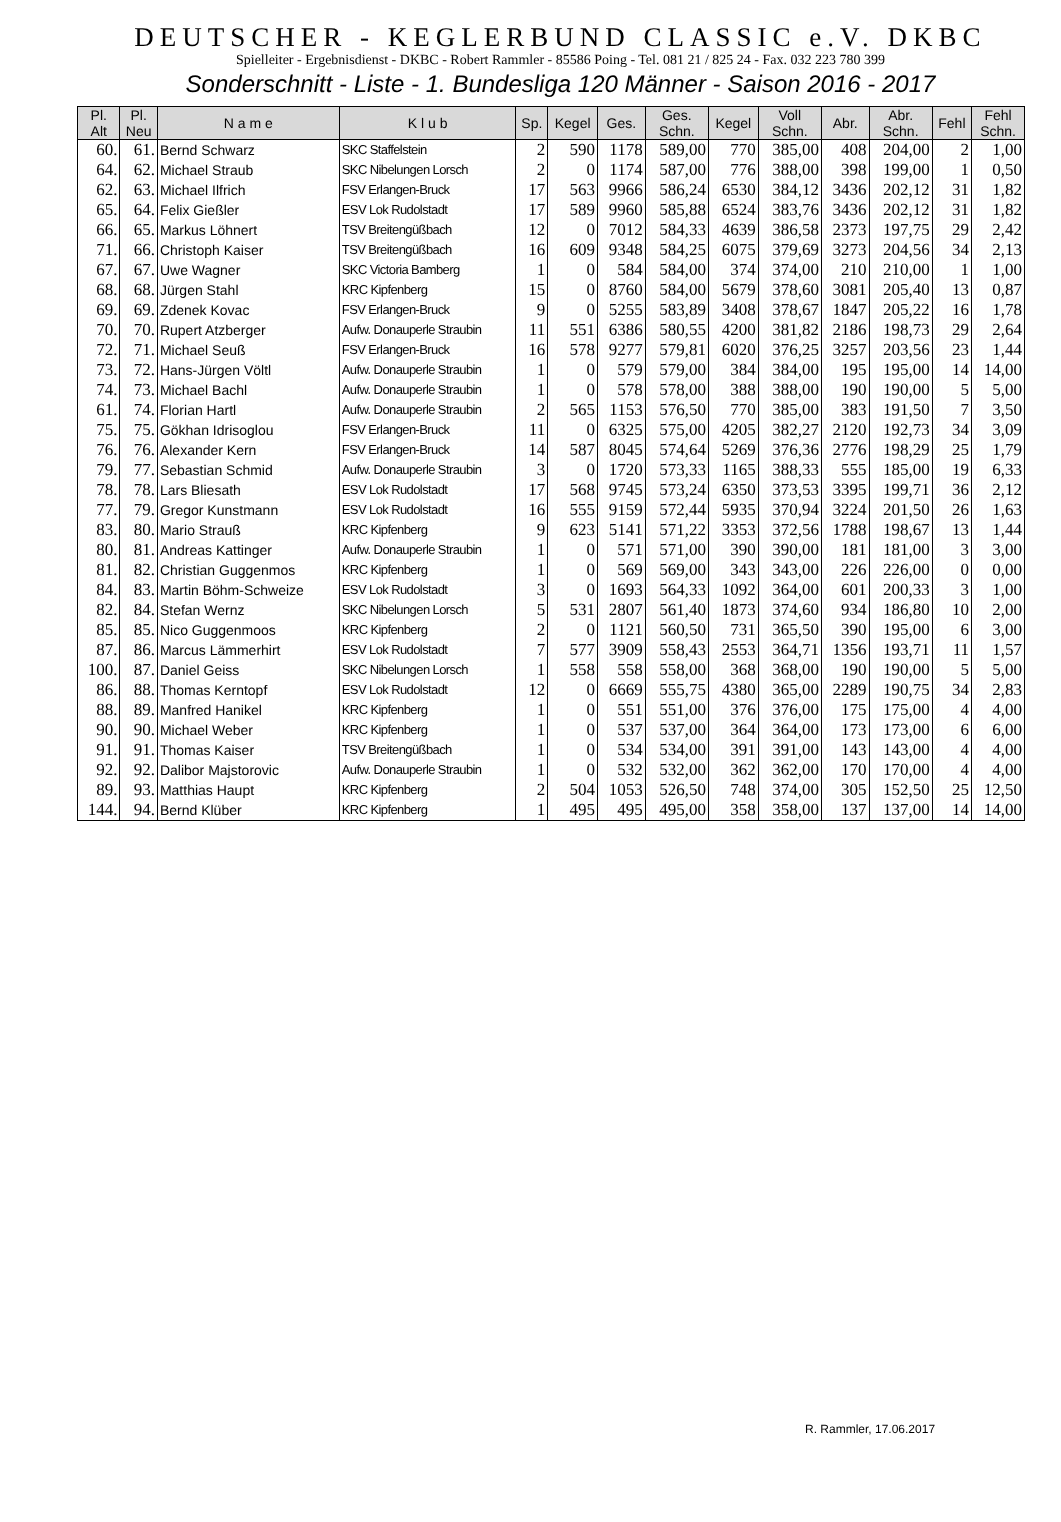DEUTSCHER - KEGLERBUND CLASSIC e.V. DKBC
Spielleiter - Ergebnisdienst - DKBC - Robert Rammler - 85586 Poing - Tel. 081 21 / 825 24 - Fax. 032 223 780 399
Sonderschnitt - Liste - 1. Bundesliga 120 Männer - Saison 2016 - 2017
| Pl. Alt | Pl. Neu | N a m e | K l u b | Sp. | Kegel | Ges. | Ges. Schn. | Kegel | Voll Schn. | Abr. | Abr. Schn. | Fehl | Fehl Schn. |
| --- | --- | --- | --- | --- | --- | --- | --- | --- | --- | --- | --- | --- | --- |
| 60. | 61. | Bernd Schwarz | SKC Staffelstein | 2 | 590 | 1178 | 589,00 | 770 | 385,00 | 408 | 204,00 | 2 | 1,00 |
| 64. | 62. | Michael Straub | SKC Nibelungen Lorsch | 2 | 0 | 1174 | 587,00 | 776 | 388,00 | 398 | 199,00 | 1 | 0,50 |
| 62. | 63. | Michael Ilfrich | FSV Erlangen-Bruck | 17 | 563 | 9966 | 586,24 | 6530 | 384,12 | 3436 | 202,12 | 31 | 1,82 |
| 65. | 64. | Felix Gießler | ESV Lok Rudolstadt | 17 | 589 | 9960 | 585,88 | 6524 | 383,76 | 3436 | 202,12 | 31 | 1,82 |
| 66. | 65. | Markus Löhnert | TSV Breitengüßbach | 12 | 0 | 7012 | 584,33 | 4639 | 386,58 | 2373 | 197,75 | 29 | 2,42 |
| 71. | 66. | Christoph Kaiser | TSV Breitengüßbach | 16 | 609 | 9348 | 584,25 | 6075 | 379,69 | 3273 | 204,56 | 34 | 2,13 |
| 67. | 67. | Uwe Wagner | SKC Victoria Bamberg | 1 | 0 | 584 | 584,00 | 374 | 374,00 | 210 | 210,00 | 1 | 1,00 |
| 68. | 68. | Jürgen Stahl | KRC Kipfenberg | 15 | 0 | 8760 | 584,00 | 5679 | 378,60 | 3081 | 205,40 | 13 | 0,87 |
| 69. | 69. | Zdenek Kovac | FSV Erlangen-Bruck | 9 | 0 | 5255 | 583,89 | 3408 | 378,67 | 1847 | 205,22 | 16 | 1,78 |
| 70. | 70. | Rupert Atzberger | Aufw. Donauperle Straubin | 11 | 551 | 6386 | 580,55 | 4200 | 381,82 | 2186 | 198,73 | 29 | 2,64 |
| 72. | 71. | Michael Seuß | FSV Erlangen-Bruck | 16 | 578 | 9277 | 579,81 | 6020 | 376,25 | 3257 | 203,56 | 23 | 1,44 |
| 73. | 72. | Hans-Jürgen Völtl | Aufw. Donauperle Straubin | 1 | 0 | 579 | 579,00 | 384 | 384,00 | 195 | 195,00 | 14 | 14,00 |
| 74. | 73. | Michael Bachl | Aufw. Donauperle Straubin | 1 | 0 | 578 | 578,00 | 388 | 388,00 | 190 | 190,00 | 5 | 5,00 |
| 61. | 74. | Florian Hartl | Aufw. Donauperle Straubin | 2 | 565 | 1153 | 576,50 | 770 | 385,00 | 383 | 191,50 | 7 | 3,50 |
| 75. | 75. | Gökhan Idrisoglou | FSV Erlangen-Bruck | 11 | 0 | 6325 | 575,00 | 4205 | 382,27 | 2120 | 192,73 | 34 | 3,09 |
| 76. | 76. | Alexander Kern | FSV Erlangen-Bruck | 14 | 587 | 8045 | 574,64 | 5269 | 376,36 | 2776 | 198,29 | 25 | 1,79 |
| 79. | 77. | Sebastian Schmid | Aufw. Donauperle Straubin | 3 | 0 | 1720 | 573,33 | 1165 | 388,33 | 555 | 185,00 | 19 | 6,33 |
| 78. | 78. | Lars Bliesath | ESV Lok Rudolstadt | 17 | 568 | 9745 | 573,24 | 6350 | 373,53 | 3395 | 199,71 | 36 | 2,12 |
| 77. | 79. | Gregor Kunstmann | ESV Lok Rudolstadt | 16 | 555 | 9159 | 572,44 | 5935 | 370,94 | 3224 | 201,50 | 26 | 1,63 |
| 83. | 80. | Mario Strauß | KRC Kipfenberg | 9 | 623 | 5141 | 571,22 | 3353 | 372,56 | 1788 | 198,67 | 13 | 1,44 |
| 80. | 81. | Andreas Kattinger | Aufw. Donauperle Straubin | 1 | 0 | 571 | 571,00 | 390 | 390,00 | 181 | 181,00 | 3 | 3,00 |
| 81. | 82. | Christian Guggenmos | KRC Kipfenberg | 1 | 0 | 569 | 569,00 | 343 | 343,00 | 226 | 226,00 | 0 | 0,00 |
| 84. | 83. | Martin Böhm-Schweize | ESV Lok Rudolstadt | 3 | 0 | 1693 | 564,33 | 1092 | 364,00 | 601 | 200,33 | 3 | 1,00 |
| 82. | 84. | Stefan Wernz | SKC Nibelungen Lorsch | 5 | 531 | 2807 | 561,40 | 1873 | 374,60 | 934 | 186,80 | 10 | 2,00 |
| 85. | 85. | Nico Guggenmoos | KRC Kipfenberg | 2 | 0 | 1121 | 560,50 | 731 | 365,50 | 390 | 195,00 | 6 | 3,00 |
| 87. | 86. | Marcus Lämmerhirt | ESV Lok Rudolstadt | 7 | 577 | 3909 | 558,43 | 2553 | 364,71 | 1356 | 193,71 | 11 | 1,57 |
| 100. | 87. | Daniel Geiss | SKC Nibelungen Lorsch | 1 | 558 | 558 | 558,00 | 368 | 368,00 | 190 | 190,00 | 5 | 5,00 |
| 86. | 88. | Thomas Kerntopf | ESV Lok Rudolstadt | 12 | 0 | 6669 | 555,75 | 4380 | 365,00 | 2289 | 190,75 | 34 | 2,83 |
| 88. | 89. | Manfred Hanikel | KRC Kipfenberg | 1 | 0 | 551 | 551,00 | 376 | 376,00 | 175 | 175,00 | 4 | 4,00 |
| 90. | 90. | Michael Weber | KRC Kipfenberg | 1 | 0 | 537 | 537,00 | 364 | 364,00 | 173 | 173,00 | 6 | 6,00 |
| 91. | 91. | Thomas Kaiser | TSV Breitengüßbach | 1 | 0 | 534 | 534,00 | 391 | 391,00 | 143 | 143,00 | 4 | 4,00 |
| 92. | 92. | Dalibor Majstorovic | Aufw. Donauperle Straubin | 1 | 0 | 532 | 532,00 | 362 | 362,00 | 170 | 170,00 | 4 | 4,00 |
| 89. | 93. | Matthias Haupt | KRC Kipfenberg | 2 | 504 | 1053 | 526,50 | 748 | 374,00 | 305 | 152,50 | 25 | 12,50 |
| 144. | 94. | Bernd Klüber | KRC Kipfenberg | 1 | 495 | 495 | 495,00 | 358 | 358,00 | 137 | 137,00 | 14 | 14,00 |
R. Rammler, 17.06.2017